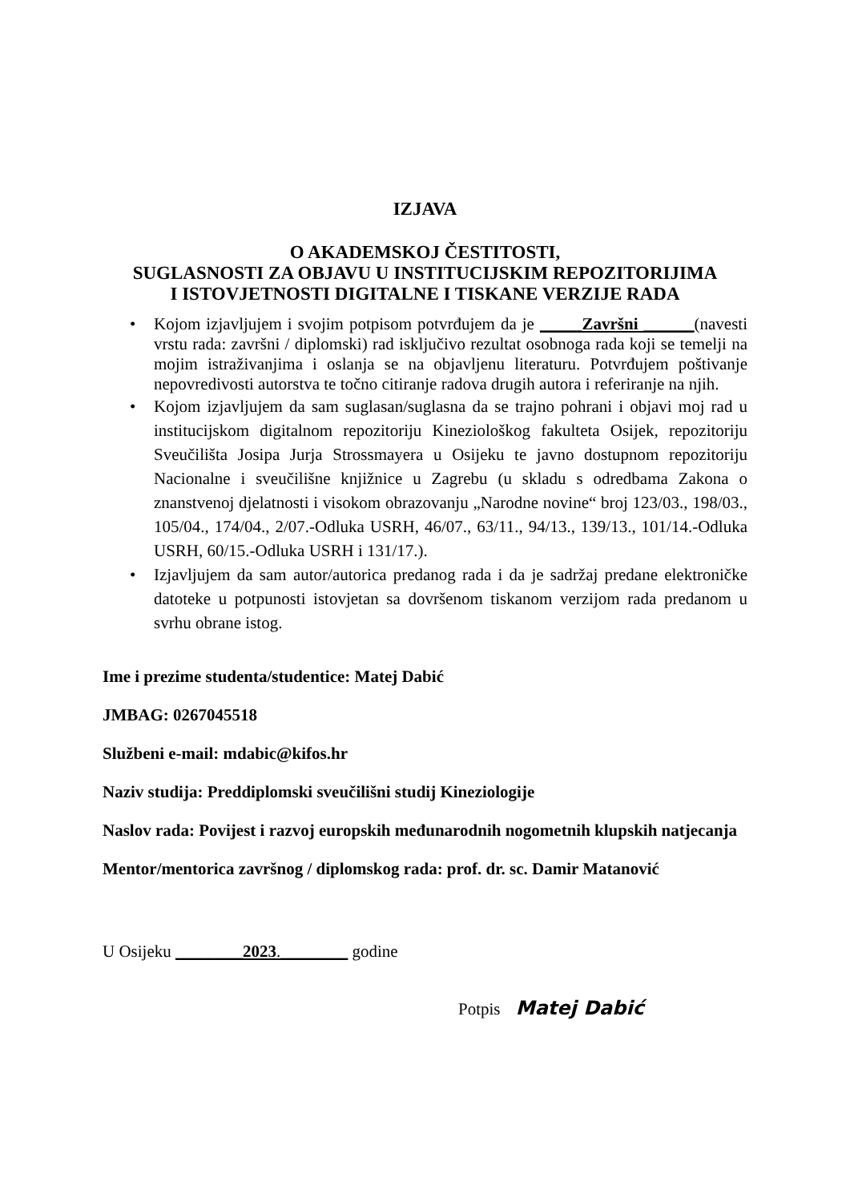IZJAVA
O AKADEMSKOJ ČESTITOSTI,
SUGLASNOSTI ZA OBJAVU U INSTITUCIJSKIM REPOZITORIJIMA
I ISTOVJETNOSTI DIGITALNE I TISKANE VERZIJE RADA
• Kojom izjavljujem i svojim potpisom potvrđujem da je _____Završni ______(navesti vrstu rada: završni / diplomski) rad isključivo rezultat osobnoga rada koji se temelji na mojim istraživanjima i oslanja se na objavljenu literaturu. Potvrđujem poštivanje nepovredivosti autorstva te točno citiranje radova drugih autora i referiranje na njih.
• Kojom izjavljujem da sam suglasan/suglasna da se trajno pohrani i objavi moj rad u institucijskom digitalnom repozitoriju Kineziološkog fakulteta Osijek, repozitoriju Sveučilišta Josipa Jurja Strossmayera u Osijeku te javno dostupnom repozitoriju Nacionalne i sveučilišne knjižnice u Zagrebu (u skladu s odredbama Zakona o znanstvenoj djelatnosti i visokom obrazovanju „Narodne novine“ broj 123/03., 198/03., 105/04., 174/04., 2/07.-Odluka USRH, 46/07., 63/11., 94/13., 139/13., 101/14.-Odluka USRH, 60/15.-Odluka USRH i 131/17.).
• Izjavljujem da sam autor/autorica predanog rada i da je sadržaj predane elektroničke datoteke u potpunosti istovjetan sa dovršenom tiskanom verzijom rada predanom u svrhu obrane istog.
Ime i prezime studenta/studentice: Matej Dabić
JMBAG: 0267045518
Službeni e-mail: mdabic@kifos.hr
Naziv studija: Preddiplomski sveučilišni studij Kineziologije
Naslov rada: Povijest i razvoj europskih međunarodnih nogometnih klupskih natjecanja
Mentor/mentorica završnog / diplomskog rada: prof. dr. sc. Damir Matanović
U Osijeku ________2023.________ godine
Potpis Matej Dabić